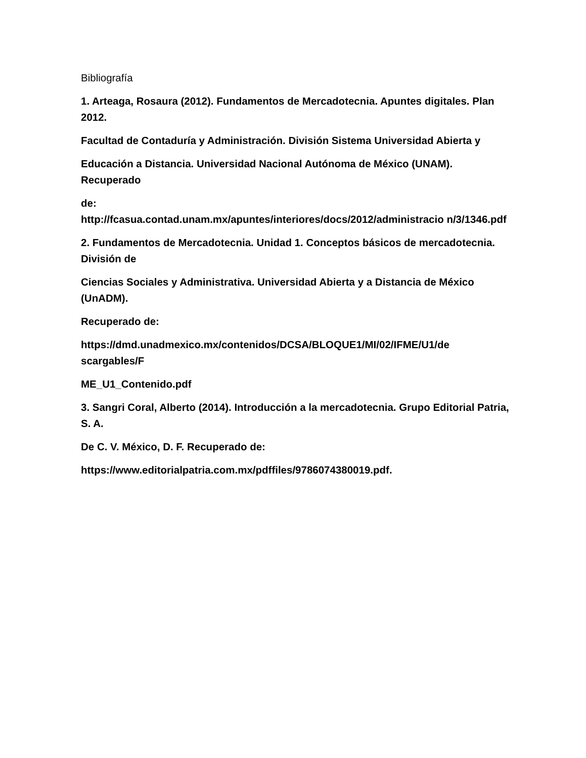Bibliografía
1. Arteaga, Rosaura (2012). Fundamentos de Mercadotecnia. Apuntes digitales. Plan 2012.
Facultad de Contaduría y Administración. División Sistema Universidad Abierta y
Educación a Distancia. Universidad Nacional Autónoma de México (UNAM). Recuperado
de:
http://fcasua.contad.unam.mx/apuntes/interiores/docs/2012/administracio n/3/1346.pdf
2. Fundamentos de Mercadotecnia. Unidad 1. Conceptos básicos de mercadotecnia. División de
Ciencias Sociales y Administrativa. Universidad Abierta y a Distancia de México (UnADM).
Recuperado de:
https://dmd.unadmexico.mx/contenidos/DCSA/BLOQUE1/MI/02/IFME/U1/de scargables/F
ME_U1_Contenido.pdf
3. Sangri Coral, Alberto (2014). Introducción a la mercadotecnia. Grupo Editorial Patria, S. A.
De C. V. México, D. F. Recuperado de:
https://www.editorialpatria.com.mx/pdffiles/9786074380019.pdf.